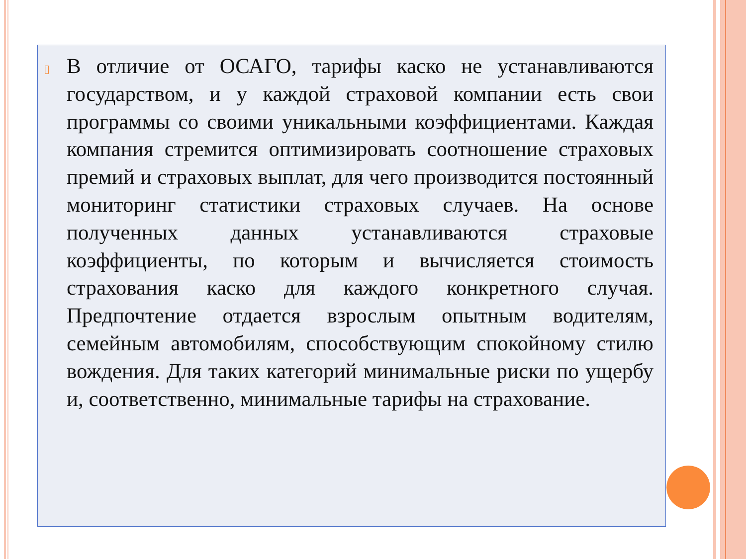▯
В отличие от ОСАГО, тарифы каско не устанавливаются государством, и у каждой страховой компании есть свои программы со своими уникальными коэффициентами. Каждая компания стремится оптимизировать соотношение страховых премий и страховых выплат, для чего производится постоянный мониторинг статистики страховых случаев. На основе полученных данных устанавливаются страховые коэффициенты, по которым и вычисляется стоимость страхования каско для каждого конкретного случая. Предпочтение отдается взрослым опытным водителям, семейным автомобилям, способствующим спокойному стилю вождения. Для таких категорий минимальные риски по ущербу и, соответственно, минимальные тарифы на страхование.